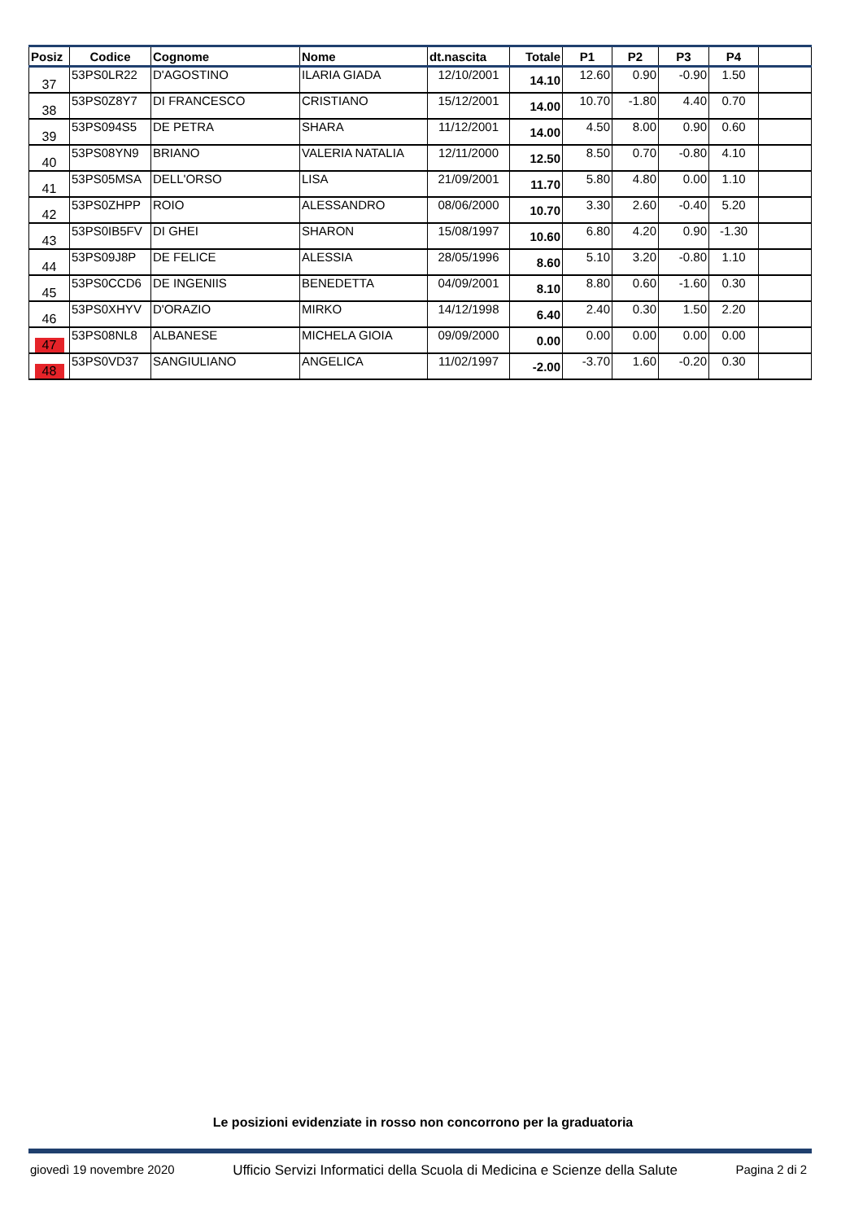| Posiz | Codice | Cognome | Nome | dt.nascita | Totale | P1 | P2 | P3 | P4 | |
| --- | --- | --- | --- | --- | --- | --- | --- | --- | --- | --- |
| 37 | 53PS0LR22 | D'AGOSTINO | ILARIA GIADA | 12/10/2001 | 14.10 | 12.60 | 0.90 | -0.90 | 1.50 | |
| 38 | 53PS0Z8Y7 | DI FRANCESCO | CRISTIANO | 15/12/2001 | 14.00 | 10.70 | -1.80 | 4.40 | 0.70 | |
| 39 | 53PS094S5 | DE PETRA | SHARA | 11/12/2001 | 14.00 | 4.50 | 8.00 | 0.90 | 0.60 | |
| 40 | 53PS08YN9 | BRIANO | VALERIA NATALIA | 12/11/2000 | 12.50 | 8.50 | 0.70 | -0.80 | 4.10 | |
| 41 | 53PS05MSA | DELL'ORSO | LISA | 21/09/2001 | 11.70 | 5.80 | 4.80 | 0.00 | 1.10 | |
| 42 | 53PS0ZHPP | ROIO | ALESSANDRO | 08/06/2000 | 10.70 | 3.30 | 2.60 | -0.40 | 5.20 | |
| 43 | 53PS0IB5FV | DI GHEI | SHARON | 15/08/1997 | 10.60 | 6.80 | 4.20 | 0.90 | -1.30 | |
| 44 | 53PS09J8P | DE FELICE | ALESSIA | 28/05/1996 | 8.60 | 5.10 | 3.20 | -0.80 | 1.10 | |
| 45 | 53PS0CCD6 | DE INGENIIS | BENEDETTA | 04/09/2001 | 8.10 | 8.80 | 0.60 | -1.60 | 0.30 | |
| 46 | 53PS0XHYV | D'ORAZIO | MIRKO | 14/12/1998 | 6.40 | 2.40 | 0.30 | 1.50 | 2.20 | |
| 47 | 53PS08NL8 | ALBANESE | MICHELA GIOIA | 09/09/2000 | 0.00 | 0.00 | 0.00 | 0.00 | 0.00 | |
| 48 | 53PS0VD37 | SANGIULIANO | ANGELICA | 11/02/1997 | -2.00 | -3.70 | 1.60 | -0.20 | 0.30 | |
Le posizioni evidenziate in rosso non concorrono per la graduatoria
giovedì 19 novembre 2020 Ufficio Servizi Informatici della Scuola di Medicina e Scienze della Salute Pagina 2 di 2